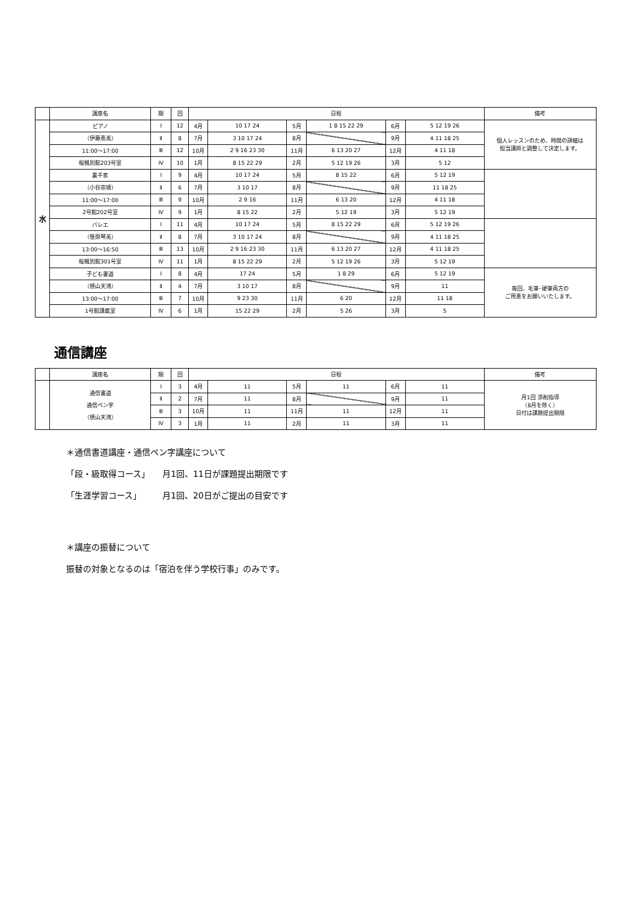| | 講座名 | 期 | 回 | 日程 | | | | | | 備考 |
| --- | --- | --- | --- | --- | --- | --- | --- | --- | --- | --- |
| 水 | ピアノ | Ⅰ | 12 | 4月 | 10 17 24 | 5月 | 1 8 15 22 29 | 6月 | 5 12 19 26 | 個人レッスンのため、時間の詳細は 担当講師と調整して決定します。 |
| | （伊藤恵美） | Ⅱ | 8 | 7月 | 3 10 17 24 | 8月 | | 9月 | 4 11 18 25 | |
| | 11:00～17:00 | Ⅲ | 12 | 10月 | 2 9 16 23 30 | 11月 | 6 13 20 27 | 12月 | 4 11 18 | |
| | 桜楓別館203号室 | Ⅳ | 10 | 1月 | 8 15 22 29 | 2月 | 5 12 19 26 | 3月 | 5 12 | |
| | 裏千家 | Ⅰ | 9 | 4月 | 10 17 24 | 5月 | 8 15 22 | 6月 | 5 12 19 | |
| | （小谷宗靖） | Ⅱ | 6 | 7月 | 3 10 17 | 8月 | | 9月 | 11 18 25 | |
| | 11:00～17:00 | Ⅲ | 9 | 10月 | 2 9 16 | 11月 | 6 13 20 | 12月 | 4 11 18 | |
| | 2号館202号室 | Ⅳ | 9 | 1月 | 8 15 22 | 2月 | 5 12 19 | 3月 | 5 12 19 | |
| | バレエ | Ⅰ | 11 | 4月 | 10 17 24 | 5月 | 8 15 22 29 | 6月 | 5 12 19 26 | |
| | （笹原琴美） | Ⅱ | 8 | 7月 | 3 10 17 24 | 8月 | | 9月 | 4 11 18 25 | |
| | 13:00～16:50 | Ⅲ | 13 | 10月 | 2 9 16 23 30 | 11月 | 6 13 20 27 | 12月 | 4 11 18 25 | |
| | 桜楓別館301号室 | Ⅳ | 11 | 1月 | 8 15 22 29 | 2月 | 5 12 19 26 | 3月 | 5 12 19 | |
| | 子ども書道 | Ⅰ | 8 | 4月 | 17 24 | 5月 | 1 8 29 | 6月 | 5 12 19 | 毎回、毛筆･硬筆両方の ご用意をお願いいたします。 |
| | （槙山天鴻） | Ⅱ | 4 | 7月 | 3 10 17 | 8月 | | 9月 | 11 | |
| | 13:00～17:00 | Ⅲ | 7 | 10月 | 9 23 30 | 11月 | 6 20 | 12月 | 11 18 | |
| | 1号館講義室 | Ⅳ | 6 | 1月 | 15 22 29 | 2月 | 5 26 | 3月 | 5 | |
通信講座
| | 講座名 | 期 | 回 | 日程 | | | | | | 備考 |
| --- | --- | --- | --- | --- | --- | --- | --- | --- | --- | --- |
| | 通信書道 通信ペン字 （槙山天鴻） | Ⅰ | 3 | 4月 | 11 | 5月 | 11 | 6月 | 11 | 月1回 添削指導 （8月を除く） 日付は課題提出期限 |
| | | Ⅱ | 2 | 7月 | 11 | 8月 | | 9月 | 11 | |
| | | Ⅲ | 3 | 10月 | 11 | 11月 | 11 | 12月 | 11 | |
| | | Ⅳ | 3 | 1月 | 11 | 2月 | 11 | 3月 | 11 | |
＊通信書道講座・通信ペン字講座について
「段・級取得コース」　　月1回、11日が課題提出期限です
「生涯学習コース」　　　月1回、20日がご提出の目安です
＊講座の振替について
振替の対象となるのは「宿泊を伴う学校行事」のみです。